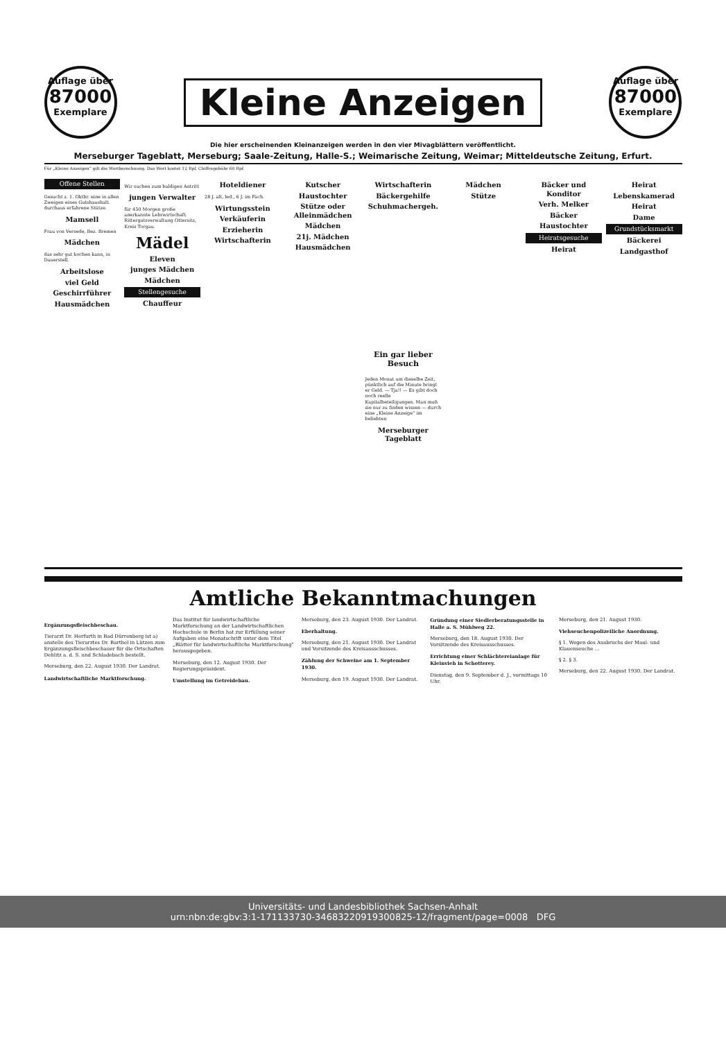Auflage über
87000
Exemplare
Kleine Anzeigen
Auflage über
87000
Exemplare
Die hier erscheinenden Kleinanzeigen werden in den vier Mivagblättern veröffentlicht.
Merseburger Tageblatt, Merseburg; Saale-Zeitung, Halle-S.; Weimarische Zeitung, Weimar; Mitteldeutsche Zeitung, Erfurt.
Für „Kleine Anzeigen“ gilt die Wortberechnung. Das Wort kostet 12 Rpf. Chiffregebühr 60 Rpf.
Offene Stellen
Gesucht z. 1. Oktbr. eine in allen Zweigen eines Gutshaushalt. durchaus erfahrene Stütze.
Mamsell
Frau von Versede, Bez. Bremen
Mädchen
das sehr gut kochen kann, in Dauerstell.
Arbeitslose
viel Geld
Geschirrführer
Hausmädchen
Wir suchen zum baldigen Antritt
jungen Verwalter
für 450 Morgen große anerkannte Lehrwirtschaft. Rittergutsverwaltung Ottersitz, Kreis Torgau.
Mädel
Eleven
junges Mädchen
Mädchen
Stellengesuche
Chauffeur
Hoteldiener
28 J. alt, led., 6 J. im Fach.
Wirtungsstein
Verkäuferin
Erzieherin
Wirtschafterin
Kutscher
Haustochter
Stütze oder Alleinmädchen
Mädchen
21j. Mädchen
Hausmädchen
Wirtschafterin
Bäckergehilfe
Schuhmachergeh.
Ein gar lieber Besuch
Jeden Monat um dieselbe Zeit, pünktlich auf die Minute bringt er Geld. — Tja!! — Es gibt doch noch reelle Kapitalbeteiligungen. Man muß sie nur zu finden wissen — durch eine „Kleine Anzeige“ im beliebten
Merseburger Tageblatt
Mädchen
Stütze
Bäcker und Konditor
Verh. Melker
Bäcker
Haustochter
Heiratsgesuche
Heirat
Heirat
Lebenskamerad
Heirat
Dame
Grundstücksmarkt
Bäckerei
Landgasthof
Amtliche Bekanntmachungen
Ergänzungsfleischbeschau.
Tierarzt Dr. Herfurth in Bad Dürrenberg ist a) anstelle des Tierarztes Dr. Barthel in Lützen zum Ergänzungsfleischbeschauer für die Ortschaften Dehlitz a. d. S. und Schladebach bestellt.
Merseburg, den 22. August 1930. Der Landrat.
Landwirtschaftliche Marktforschung.
Das Institut für landwirtschaftliche Marktforschung an der Landwirtschaftlichen Hochschule in Berlin hat zur Erfüllung seiner Aufgaben eine Monatschrift unter dem Titel „Blätter für landwirtschaftliche Marktforschung“ herausgegeben.
Merseburg, den 12. August 1930. Der Regierungspräsident.
Umstellung im Getreidebau.
Merseburg, den 23. August 1930. Der Landrat.
Eberhaltung.
Merseburg, den 21. August 1930. Der Landrat und Vorsitzende des Kreisausschusses.
Zählung der Schweine am 1. September 1930.
Merseburg, den 19. August 1930. Der Landrat.
Gründung einer Siedlerberatungsstelle in Halle a. S. Mühlweg 22.
Merseburg, den 18. August 1930. Der Vorsitzende des Kreisausschusses.
Errichtung einer Schlächtereianlage für Kleinvieh in Schotterey.
Dienstag, den 9. September d. J., vormittags 10 Uhr.
Merseburg, den 21. August 1930.
Viehseuchenpolizeiliche Anordnung.
§ 1. Wegen des Ausbruchs der Maul- und Klauenseuche ...
§ 2. § 3.
Merseburg, den 22. August 1930. Der Landrat.
Universitäts- und Landesbibliothek Sachsen-Anhalt
urn:nbn:de:gbv:3:1-171133730-34683220919300825-12/fragment/page=0008 DFG